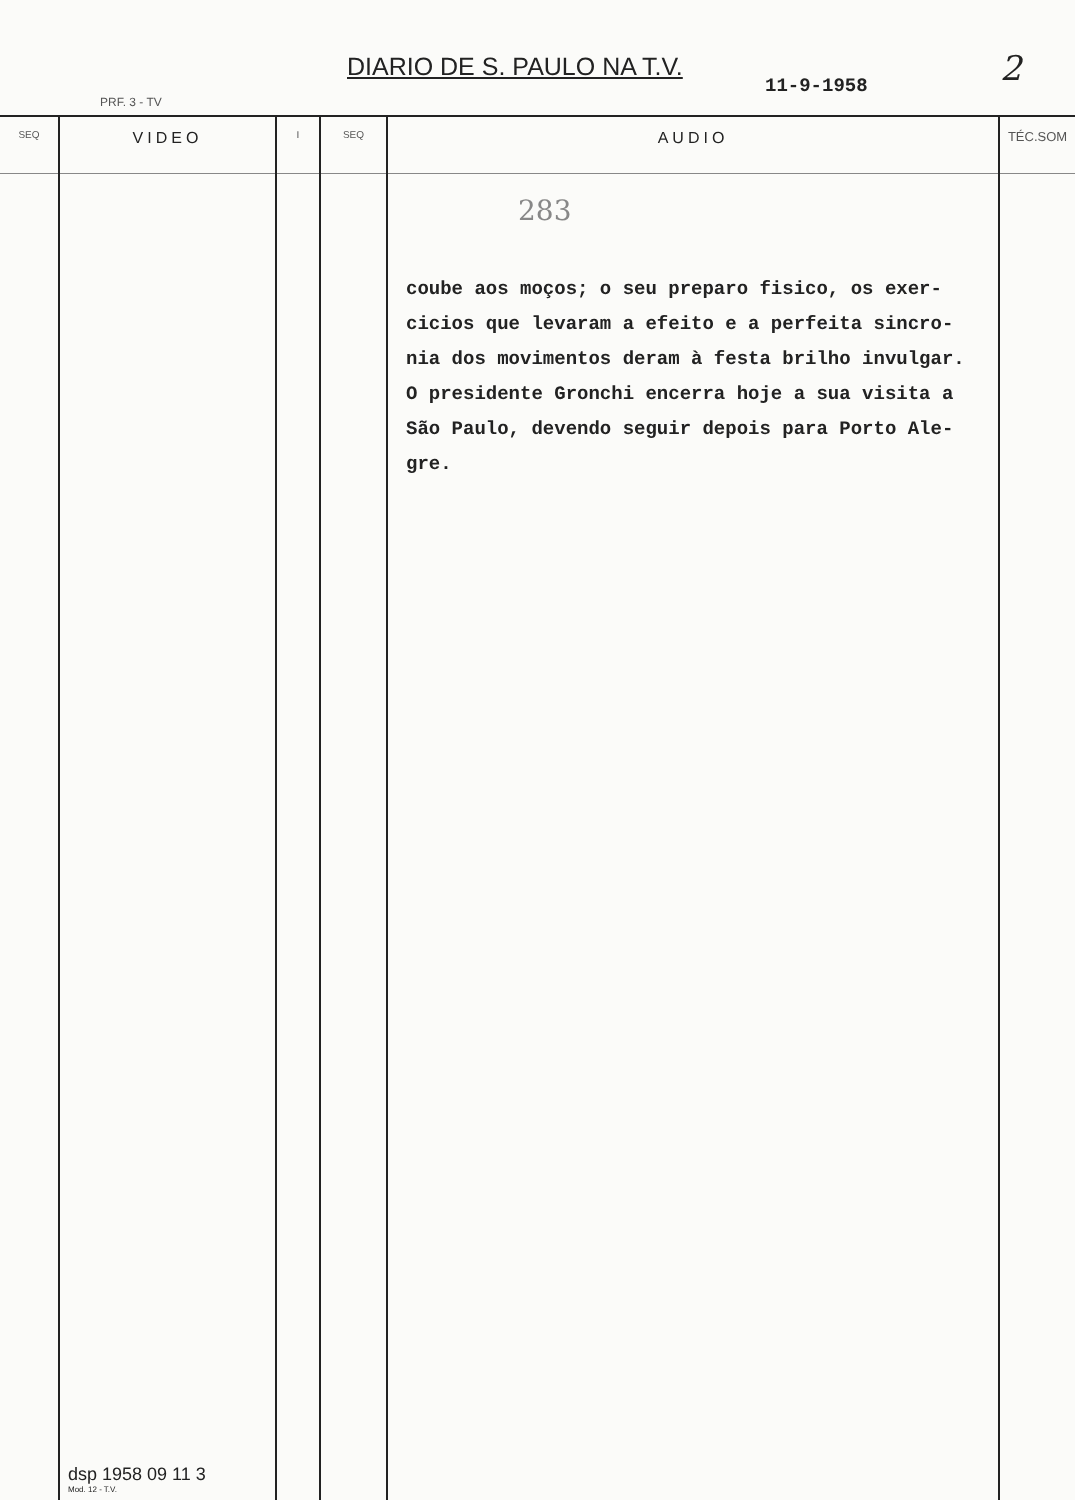DIARIO DE S. PAULO NA T.V.
11-9-1958 2
PRF. 3 - TV
| SEQ | VIDEO | I | SEQ | AUDIO | TÉC.SOM |
| --- | --- | --- | --- | --- | --- |
| | dsp 1958 09 11 3 Mod. 12 - T.V. | | | 283 coube aos moços; o seu preparo fisico, os exer- cicios que levaram a efeito e a perfeita sincro- nia dos movimentos deram à festa brilho invulgar. O presidente Gronchi encerra hoje a sua visita a São Paulo, devendo seguir depois para Porto Ale- gre. | |